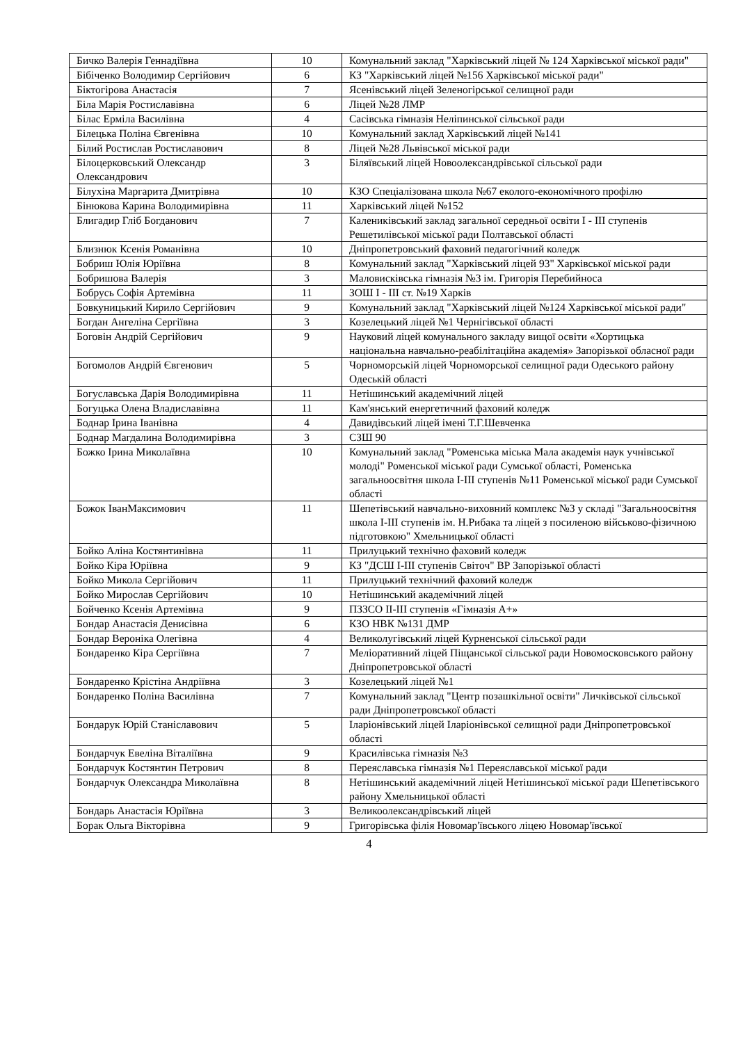| Бичко Валерія Геннадіївна | 10 | Комунальний заклад "Харківський ліцей № 124 Харківської міської ради" |
| Бібіченко Володимир Сергійович | 6 | КЗ "Харківський ліцей №156 Харківської міської ради" |
| Біктогірова Анастасія | 7 | Ясенівський ліцей Зеленогірської селищної ради |
| Біла Марія Ростиславівна | 6 | Ліцей №28 ЛМР |
| Білас Ерміла Василівна | 4 | Сасівська гімназія Неліпинської сільської ради |
| Білецька Поліна Євгенівна | 10 | Комунальний заклад Харківський ліцей №141 |
| Білий Ростислав Ростиславович | 8 | Ліцей №28 Львівської міської ради |
| Білоцерковський Олександр Олександрович | 3 | Біляївський ліцей Новоолександрівської сільської ради |
| Білухіна Маргарита Дмитрівна | 10 | КЗО Спеціалізована школа №67 еколого-економічного профілю |
| Бінюкова Карина Володимирівна | 11 | Харківський ліцей №152 |
| Блигадир Гліб Богданович | 7 | Калениківський заклад загальної середньої освіти І - ІІІ ступенів Решетилівської міської ради Полтавської області |
| Близнюк Ксенія Романівна | 10 | Дніпропетровський фаховий педагогічний коледж |
| Бобриш Юлія Юріївна | 8 | Комунальний заклад "Харківський ліцей 93" Харківської міської ради |
| Бобришова Валерія | 3 | Маловисківська гімназія №3 ім. Григорія Перебийноса |
| Бобрусь Софія Артемівна | 11 | ЗОШ І - ІІІ ст. №19 Харків |
| Бовкуницький Кирило Сергійович | 9 | Комунальний заклад "Харківський ліцей №124 Харківської міської ради" |
| Богдан Ангеліна Сергіївна | 3 | Козелецький ліцей №1 Чернігівської області |
| Боговін Андрій Сергійович | 9 | Науковий ліцей комунального закладу вищої освіти «Хортицька національна навчально-реабілітаційна академія» Запорізької обласної ради |
| Богомолов Андрій Євгенович | 5 | Чорноморській ліцей Чорноморської селищної ради Одеського району Одеській області |
| Богуславська Дарія Володимирівна | 11 | Нетішинський академічний ліцей |
| Богуцька Олена Владиславівна | 11 | Кам'янський енергетичний фаховий коледж |
| Боднар Ірина Іванівна | 4 | Давидівський ліцей імені Т.Г.Шевченка |
| Боднар Магдалина Володимирівна | 3 | СЗШ 90 |
| Божко Ірина Миколаївна | 10 | Комунальний заклад "Роменська міська Мала академія наук учнівської молоді" Роменської міської ради Сумської області, Роменська загальноосвітня школа І-ІІІ ступенів №11 Роменської міської ради Сумської області |
| Божок ІванМаксимович | 11 | Шепетівський навчально-виховний комплекс №3 у складі "Загальноосвітня школа І-ІІІ ступенів ім. Н.Рибака та ліцей з посиленою військово-фізичною підготовкою" Хмельницької області |
| Бойко Аліна Костянтинівна | 11 | Прилуцький технічно фаховий коледж |
| Бойко Кіра Юріївна | 9 | КЗ "ДСШ І-ІІІ ступенів Світоч" ВР Запорізької області |
| Бойко Микола Сергійович | 11 | Прилуцький технічний фаховий коледж |
| Бойко Мирослав Сергійович | 10 | Нетішинський академічний ліцей |
| Бойченко Ксенія Артемівна | 9 | ПЗЗСО ІІ-ІІІ ступенів «Гімназія А+» |
| Бондар Анастасія Денисівна | 6 | КЗО НВК №131 ДМР |
| Бондар Вероніка Олегівна | 4 | Великолугівський ліцей Курненської сільської ради |
| Бондаренко Кіра Сергіївна | 7 | Меліоративний ліцей Піщанської сільської ради Новомосковського району Дніпропетровської області |
| Бондаренко Крістіна Андріївна | 3 | Козелецький ліцей №1 |
| Бондаренко Поліна Василівна | 7 | Комунальний заклад "Центр позашкільної освіти" Личківської сільської ради Дніпропетровської області |
| Бондарук Юрій Станіславович | 5 | Іларіонівський ліцей Іларіонівської селищної ради Дніпропетровської області |
| Бондарчук Евеліна Віталіївна | 9 | Красилівська гімназія №3 |
| Бондарчук Костянтин Петрович | 8 | Переяславська гімназія №1 Переяславської міської ради |
| Бондарчук Олександра Миколаївна | 8 | Нетішинський академічний ліцей Нетішинської міської ради Шепетівського району Хмельницької області |
| Бондарь Анастасія Юріївна | 3 | Великоолександрівський ліцей |
| Борак Ольга Вікторівна | 9 | Григорівська філія Новомар'ївського ліцею Новомар'ївської |
4